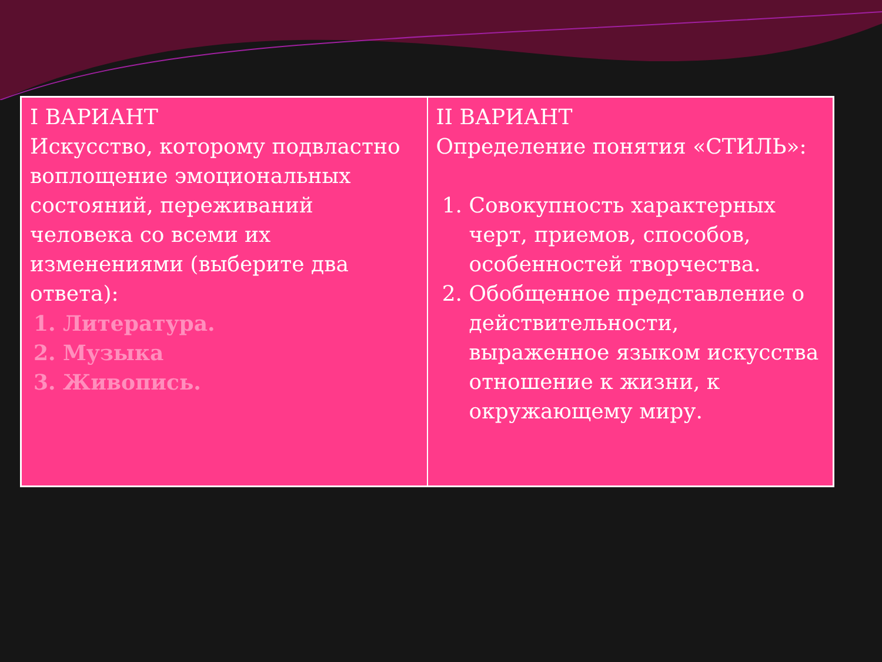| I ВАРИАНТ Искусство, которому подвластно воплощение эмоциональных состояний, переживаний человека со всеми их изменениями (выберите два ответа): 1. Литература. 2. Музыка 3. Живопись. | II ВАРИАНТ Определение понятия «СТИЛЬ»: 1. Совокупность характерных черт, приемов, способов, особенностей творчества. 2. Обобщенное представление о действительности, выраженное языком искусства отношение к жизни, к окружающему миру. |